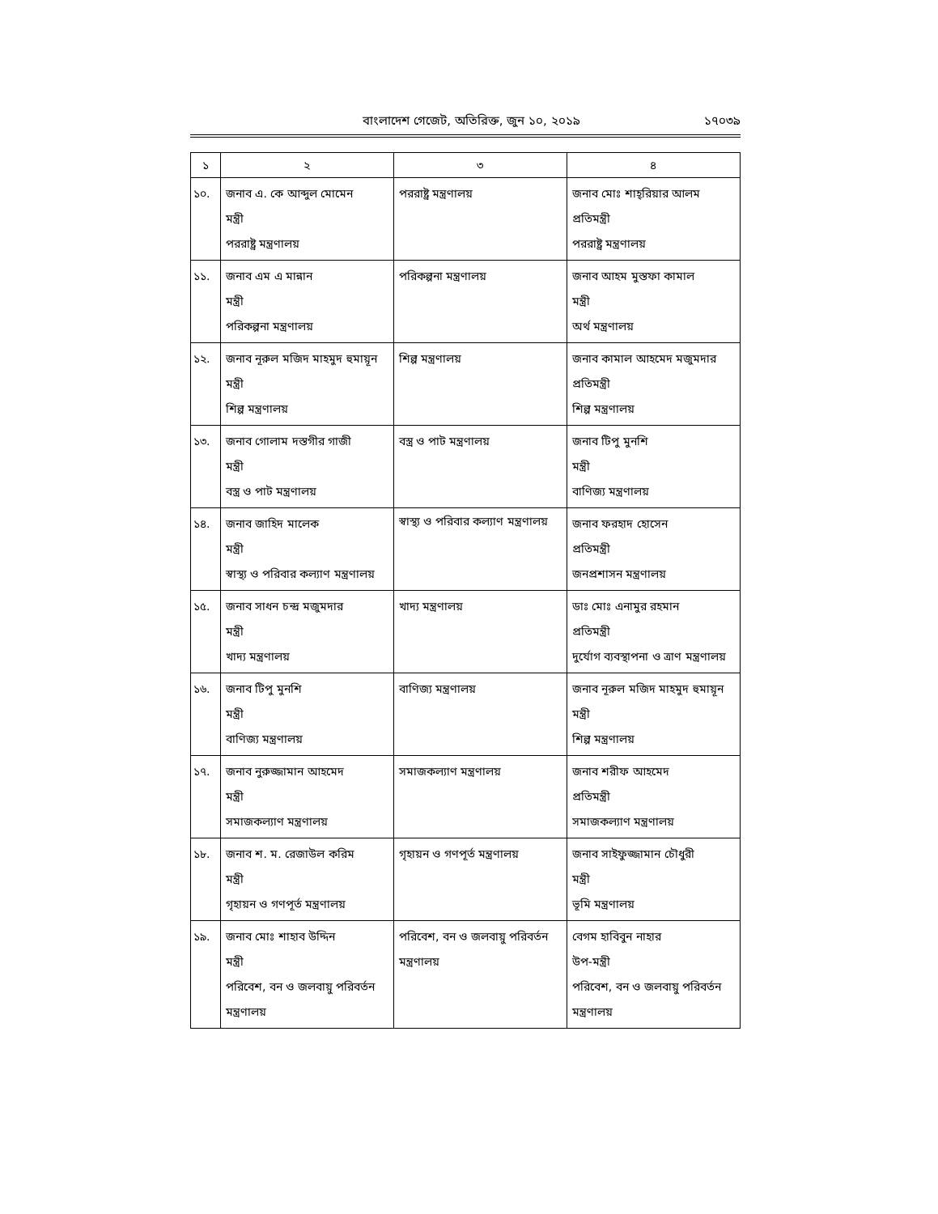বাংলাদেশ গেজেট, অতিরিক্ত, জুন ১০, ২০১৯ ১৭০৩৯
| ১ | ২ | ৩ | ৪ |
| --- | --- | --- | --- |
| ১০. | জনাব এ. কে আব্দুল মোমেন মন্ত্রী পররাষ্ট্র মন্ত্রণালয় | পররাষ্ট্র মন্ত্রণালয় | জনাব মোঃ শাহ্‌রিয়ার আলম প্রতিমন্ত্রী পররাষ্ট্র মন্ত্রণালয় |
| ১১. | জনাব এম এ মান্নান মন্ত্রী পরিকল্পনা মন্ত্রণালয় | পরিকল্পনা মন্ত্রণালয় | জনাব আহম মুস্তফা কামাল মন্ত্রী অর্থ মন্ত্রণালয় |
| ১২. | জনাব নূরুল মজিদ মাহমুদ হুমায়ূন মন্ত্রী শিল্প মন্ত্রণালয় | শিল্প মন্ত্রণালয় | জনাব কামাল আহমেদ মজুমদার প্রতিমন্ত্রী শিল্প মন্ত্রণালয় |
| ১৩. | জনাব গোলাম দস্তগীর গাজী মন্ত্রী বস্ত্র ও পাট মন্ত্রণালয় | বস্ত্র ও পাট মন্ত্রণালয় | জনাব টিপু মুনশি মন্ত্রী বাণিজ্য মন্ত্রণালয় |
| ১৪. | জনাব জাহিদ মালেক মন্ত্রী স্বাস্থ্য ও পরিবার কল্যাণ মন্ত্রণালয় | স্বাস্থ্য ও পরিবার কল্যাণ মন্ত্রণালয় | জনাব ফরহাদ হোসেন প্রতিমন্ত্রী জনপ্রশাসন মন্ত্রণালয় |
| ১৫. | জনাব সাধন চন্দ্র মজুমদার মন্ত্রী খাদ্য মন্ত্রণালয় | খাদ্য মন্ত্রণালয় | ডাঃ মোঃ এনামুর রহমান প্রতিমন্ত্রী দুর্যোগ ব্যবস্থাপনা ও ত্রাণ মন্ত্রণালয় |
| ১৬. | জনাব টিপু মুনশি মন্ত্রী বাণিজ্য মন্ত্রণালয় | বাণিজ্য মন্ত্রণালয় | জনাব নূরুল মজিদ মাহমুদ হুমায়ূন মন্ত্রী শিল্প মন্ত্রণালয় |
| ১৭. | জনাব নুরুজ্জামান আহমেদ মন্ত্রী সমাজকল্যাণ মন্ত্রণালয় | সমাজকল্যাণ মন্ত্রণালয় | জনাব শরীফ আহমেদ প্রতিমন্ত্রী সমাজকল্যাণ মন্ত্রণালয় |
| ১৮. | জনাব শ. ম. রেজাউল করিম মন্ত্রী গৃহায়ন ও গণপূর্ত মন্ত্রণালয় | গৃহায়ন ও গণপূর্ত মন্ত্রণালয় | জনাব সাইফুজ্জামান চৌধুরী মন্ত্রী ভূমি মন্ত্রণালয় |
| ১৯. | জনাব মোঃ শাহাব উদ্দিন মন্ত্রী পরিবেশ, বন ও জলবায়ু পরিবর্তন মন্ত্রণালয় | পরিবেশ, বন ও জলবায়ু পরিবর্তন মন্ত্রণালয় | বেগম হাবিবুন নাহার উপ-মন্ত্রী পরিবেশ, বন ও জলবায়ু পরিবর্তন মন্ত্রণালয় |